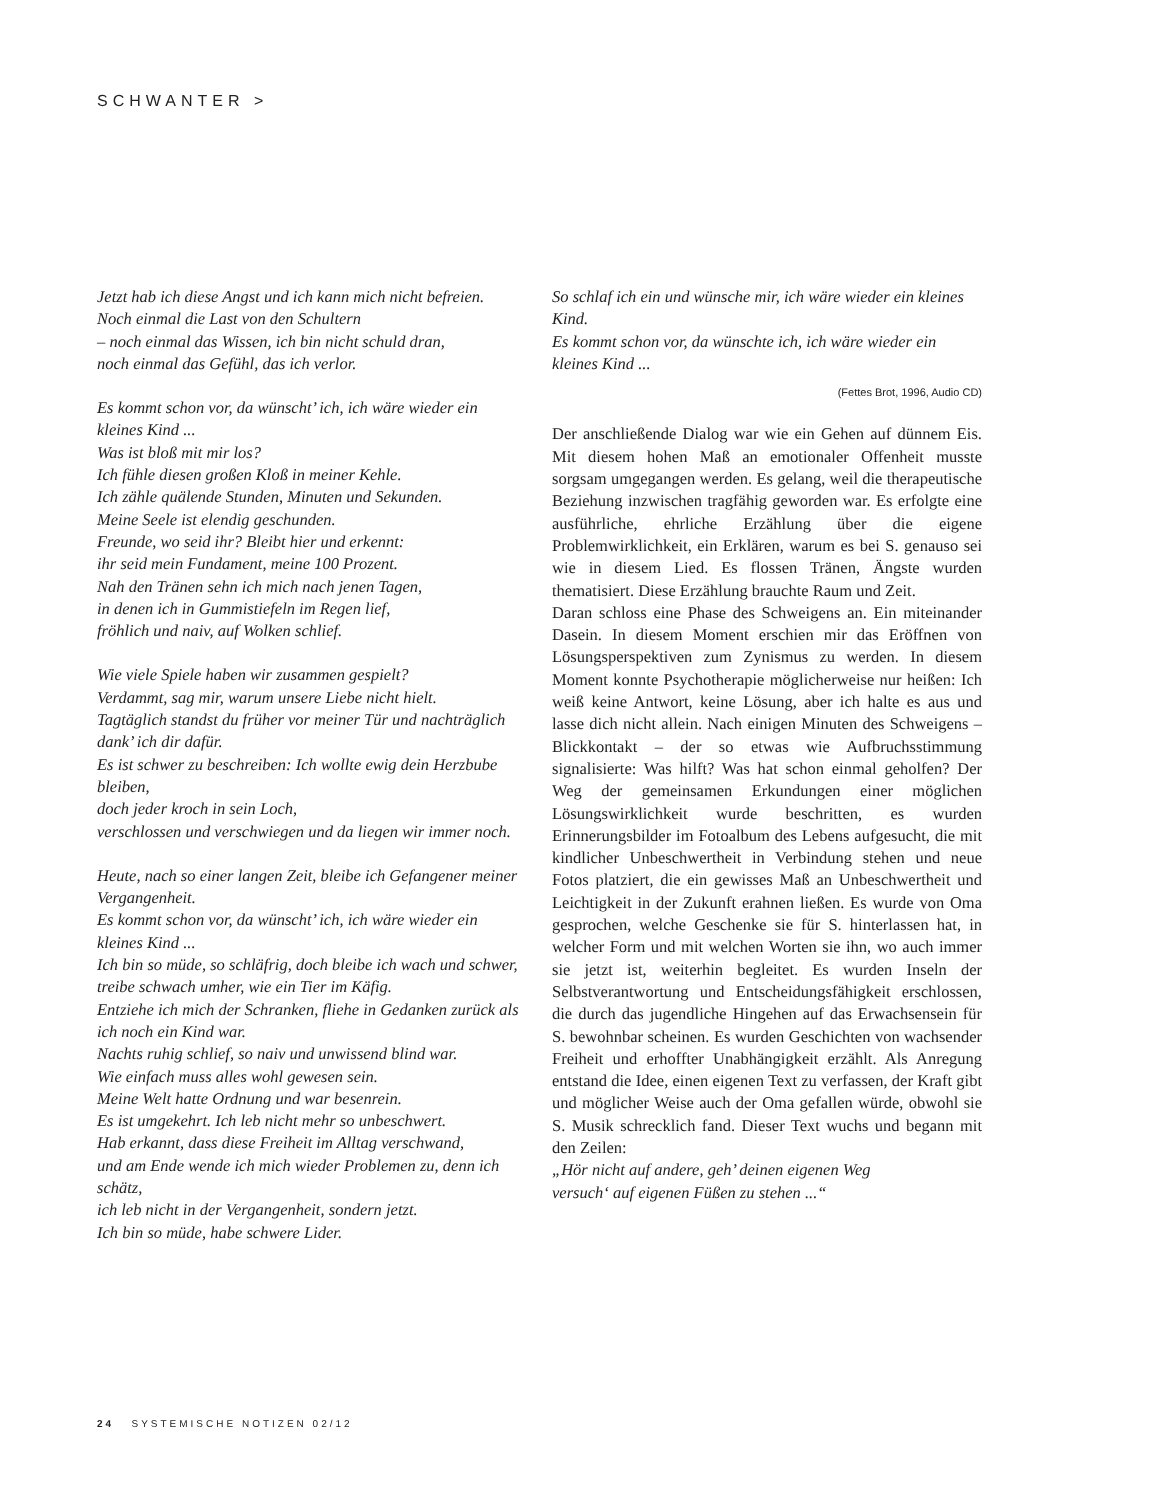SCHWANTER >
Jetzt hab ich diese Angst und ich kann mich nicht befreien.
Noch einmal die Last von den Schultern
– noch einmal das Wissen, ich bin nicht schuld dran,
noch einmal das Gefühl, das ich verlor.
Es kommt schon vor, da wünscht’ ich, ich wäre wieder ein kleines Kind ...
Was ist bloß mit mir los?
Ich fühle diesen großen Kloß in meiner Kehle.
Ich zähle quälende Stunden, Minuten und Sekunden.
Meine Seele ist elendig geschunden.
Freunde, wo seid ihr? Bleibt hier und erkennt:
ihr seid mein Fundament, meine 100 Prozent.
Nah den Tränen sehn ich mich nach jenen Tagen,
in denen ich in Gummistiefeln im Regen lief,
fröhlich und naiv, auf Wolken schlief.
Wie viele Spiele haben wir zusammen gespielt?
Verdammt, sag mir, warum unsere Liebe nicht hielt.
Tagtäglich standst du früher vor meiner Tür und nachträglich dank’ ich dir dafür.
Es ist schwer zu beschreiben: Ich wollte ewig dein Herzbube bleiben,
doch jeder kroch in sein Loch,
verschlossen und verschwiegen und da liegen wir immer noch.
Heute, nach so einer langen Zeit, bleibe ich Gefangener meiner Vergangenheit.
Es kommt schon vor, da wünscht’ ich, ich wäre wieder ein kleines Kind ...
Ich bin so müde, so schläfrig, doch bleibe ich wach und schwer,
treibe schwach umher, wie ein Tier im Käfig.
Entziehe ich mich der Schranken, fliehe in Gedanken zurück als ich noch ein Kind war.
Nachts ruhig schlief, so naiv und unwissend blind war.
Wie einfach muss alles wohl gewesen sein.
Meine Welt hatte Ordnung und war besenrein.
Es ist umgekehrt. Ich leb nicht mehr so unbeschwert.
Hab erkannt, dass diese Freiheit im Alltag verschwand,
und am Ende wende ich mich wieder Problemen zu, denn ich schätz,
ich leb nicht in der Vergangenheit, sondern jetzt.
Ich bin so müde, habe schwere Lider.
So schlaf ich ein und wünsche mir, ich wäre wieder ein kleines Kind.
Es kommt schon vor, da wünschte ich, ich wäre wieder ein kleines Kind ...
(Fettes Brot, 1996, Audio CD)
Der anschließende Dialog war wie ein Gehen auf dünnem Eis. Mit diesem hohen Maß an emotionaler Offenheit musste sorgsam umgegangen werden. Es gelang, weil die therapeutische Beziehung inzwischen tragfähig geworden war. Es erfolgte eine ausführliche, ehrliche Erzählung über die eigene Problemwirklichkeit, ein Erklären, warum es bei S. genauso sei wie in diesem Lied. Es flossen Tränen, Ängste wurden thematisiert. Diese Erzählung brauchte Raum und Zeit.
Daran schloss eine Phase des Schweigens an. Ein miteinander Dasein. In diesem Moment erschien mir das Eröffnen von Lösungsperspektiven zum Zynismus zu werden. In diesem Moment konnte Psychotherapie möglicherweise nur heißen: Ich weiß keine Antwort, keine Lösung, aber ich halte es aus und lasse dich nicht allein. Nach einigen Minuten des Schweigens – Blickkontakt – der so etwas wie Aufbruchsstimmung signalisierte: Was hilft? Was hat schon einmal geholfen? Der Weg der gemeinsamen Erkundungen einer möglichen Lösungswirklichkeit wurde beschritten, es wurden Erinnerungsbilder im Fotoalbum des Lebens aufgesucht, die mit kindlicher Unbeschwertheit in Verbindung stehen und neue Fotos platziert, die ein gewisses Maß an Unbeschwertheit und Leichtigkeit in der Zukunft erahnen ließen. Es wurde von Oma gesprochen, welche Geschenke sie für S. hinterlassen hat, in welcher Form und mit welchen Worten sie ihn, wo auch immer sie jetzt ist, weiterhin begleitet. Es wurden Inseln der Selbstverantwortung und Entscheidungsfähigkeit erschlossen, die durch das jugendliche Hingehen auf das Erwachsensein für S. bewohnbar scheinen. Es wurden Geschichten von wachsender Freiheit und erhoffter Unabhängigkeit erzählt. Als Anregung entstand die Idee, einen eigenen Text zu verfassen, der Kraft gibt und möglicher Weise auch der Oma gefallen würde, obwohl sie S. Musik schrecklich fand. Dieser Text wuchs und begann mit den Zeilen:
„Hör nicht auf andere, geh’ deinen eigenen Weg
versuch‘ auf eigenen Füßen zu stehen ...“
24 SYSTEMISCHE NOTIZEN 02/12